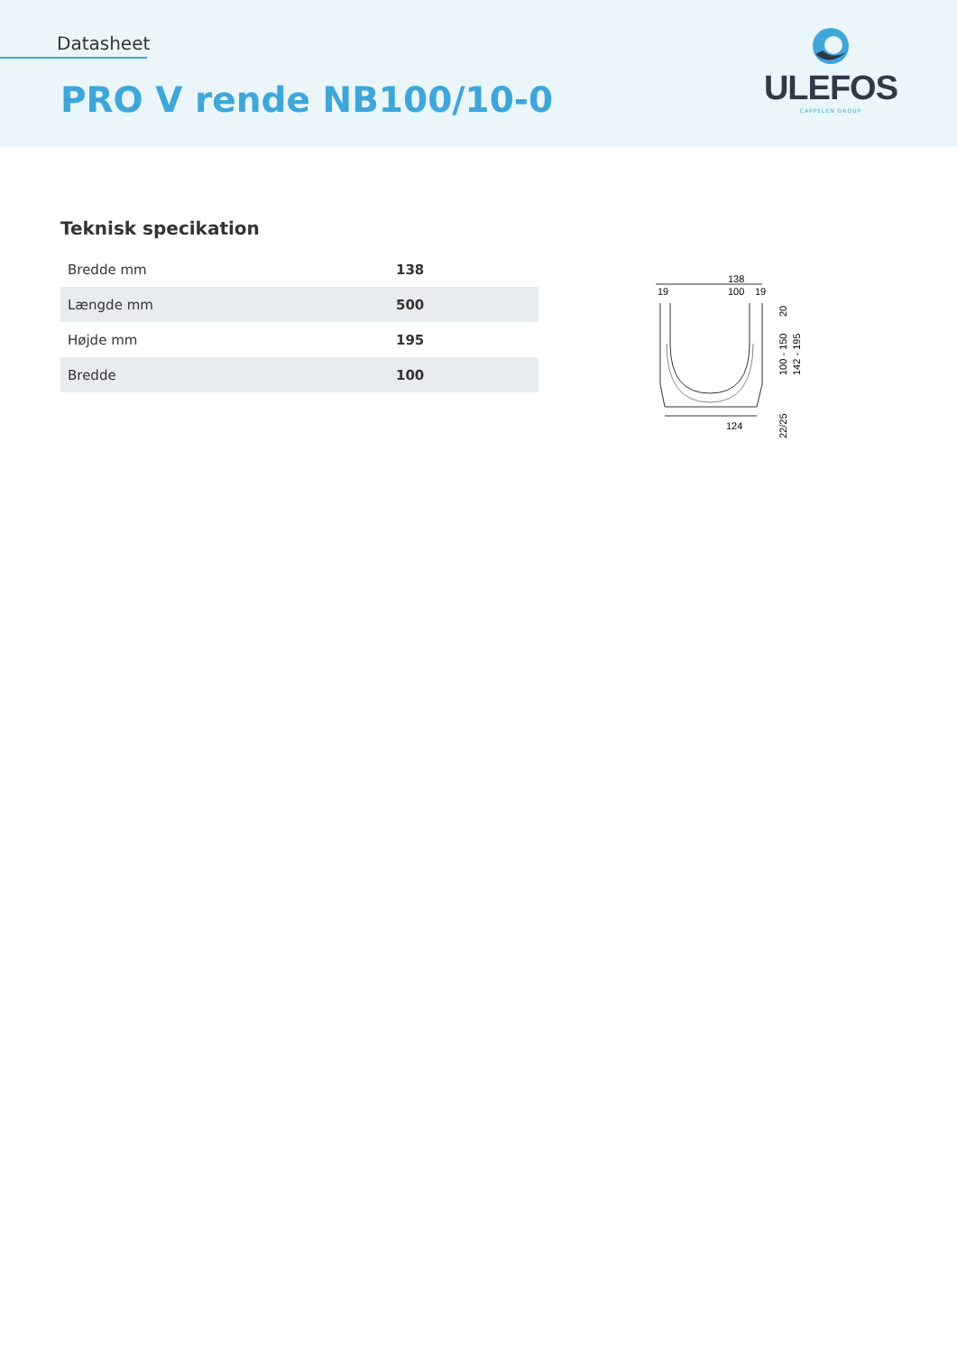Datasheet
PRO V rende NB100/10-0
ULEFOS
CAPPELEN GROUP
Teknisk specikation
| Bredde mm | 138 |
| Længde mm | 500 |
| Højde mm | 195 |
| Bredde | 100 |
138
100
19
19
124
20
100 - 150
142 - 195
22/25